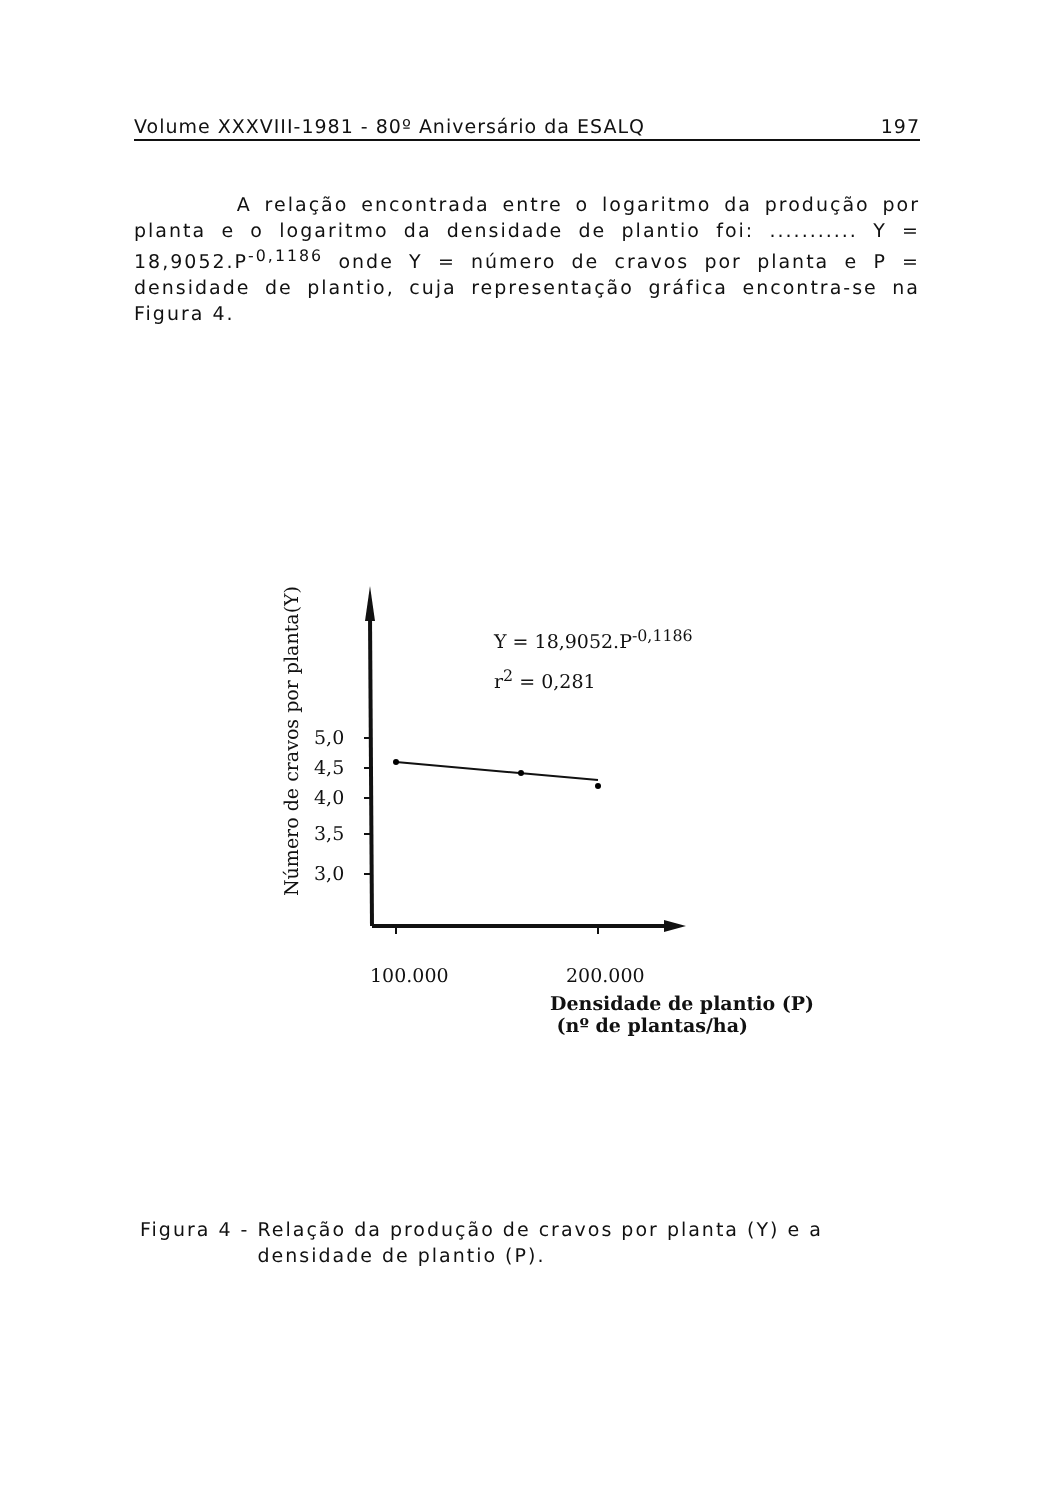Volume XXXVIII-1981 - 80º Aniversário da ESALQ 197
A relação encontrada entre o logaritmo da produção por planta e o logaritmo da densidade de plantio foi: ........... Y = 18,9052.P<sup>-0,1186</sup> onde Y = número de cravos por planta e P = densidade de plantio, cuja representação gráfica encontra-se na Figura 4.
Número de cravos por planta(Y)
5,0
4,5
4,0
3,5
3,0
Y = 18,9052.P<sup>-0,1186</sup>
r<sup>2</sup> = 0,281
100.000 200.000
Densidade de plantio (P)
(nº de plantas/ha)
Figura 4 - Relação da produção de cravos por planta (Y) e a densidade de plantio (P).